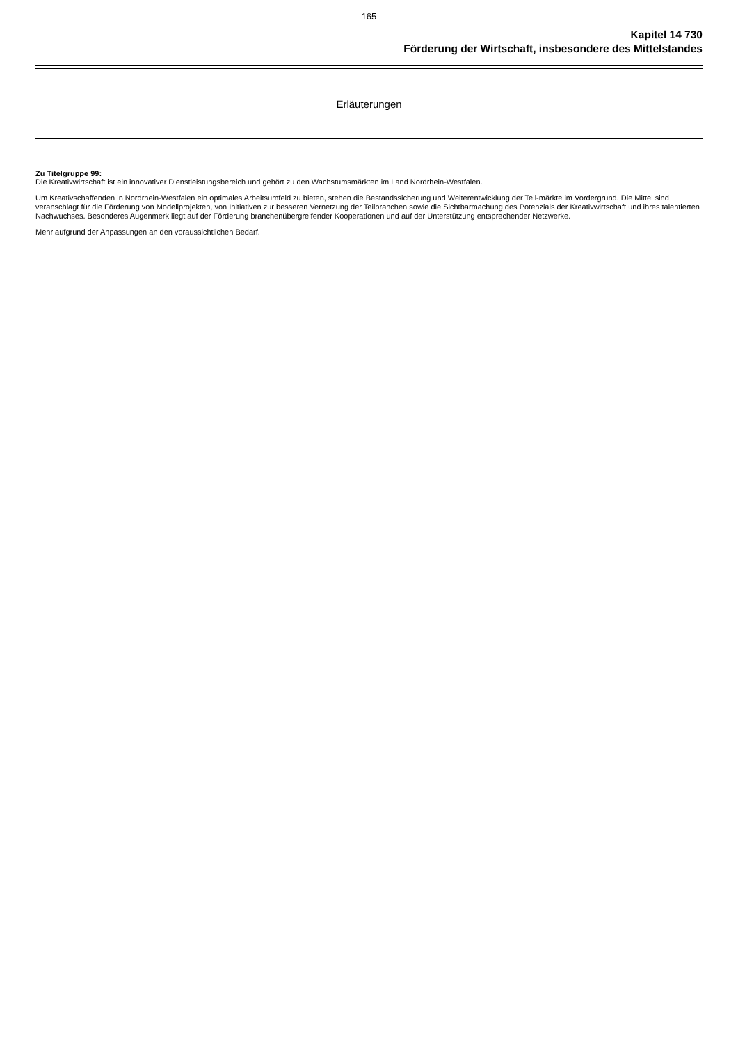165
Kapitel 14 730
Förderung der Wirtschaft, insbesondere des Mittelstandes
Erläuterungen
Zu Titelgruppe 99:
Die Kreativwirtschaft ist ein innovativer Dienstleistungsbereich und gehört zu den Wachstumsmärkten im Land Nordrhein-Westfalen.
Um Kreativschaffenden in Nordrhein-Westfalen ein optimales Arbeitsumfeld zu bieten, stehen die Bestandssicherung und Weiterentwicklung der Teil-märkte im Vordergrund. Die Mittel sind veranschlagt für die Förderung von Modellprojekten, von Initiativen zur besseren Vernetzung der Teilbranchen sowie die Sichtbarmachung des Potenzials der Kreativwirtschaft und ihres talentierten Nachwuchses. Besonderes Augenmerk liegt auf der Förderung branchenübergreifender Kooperationen und auf der Unterstützung entsprechender Netzwerke.
Mehr aufgrund der Anpassungen an den voraussichtlichen Bedarf.